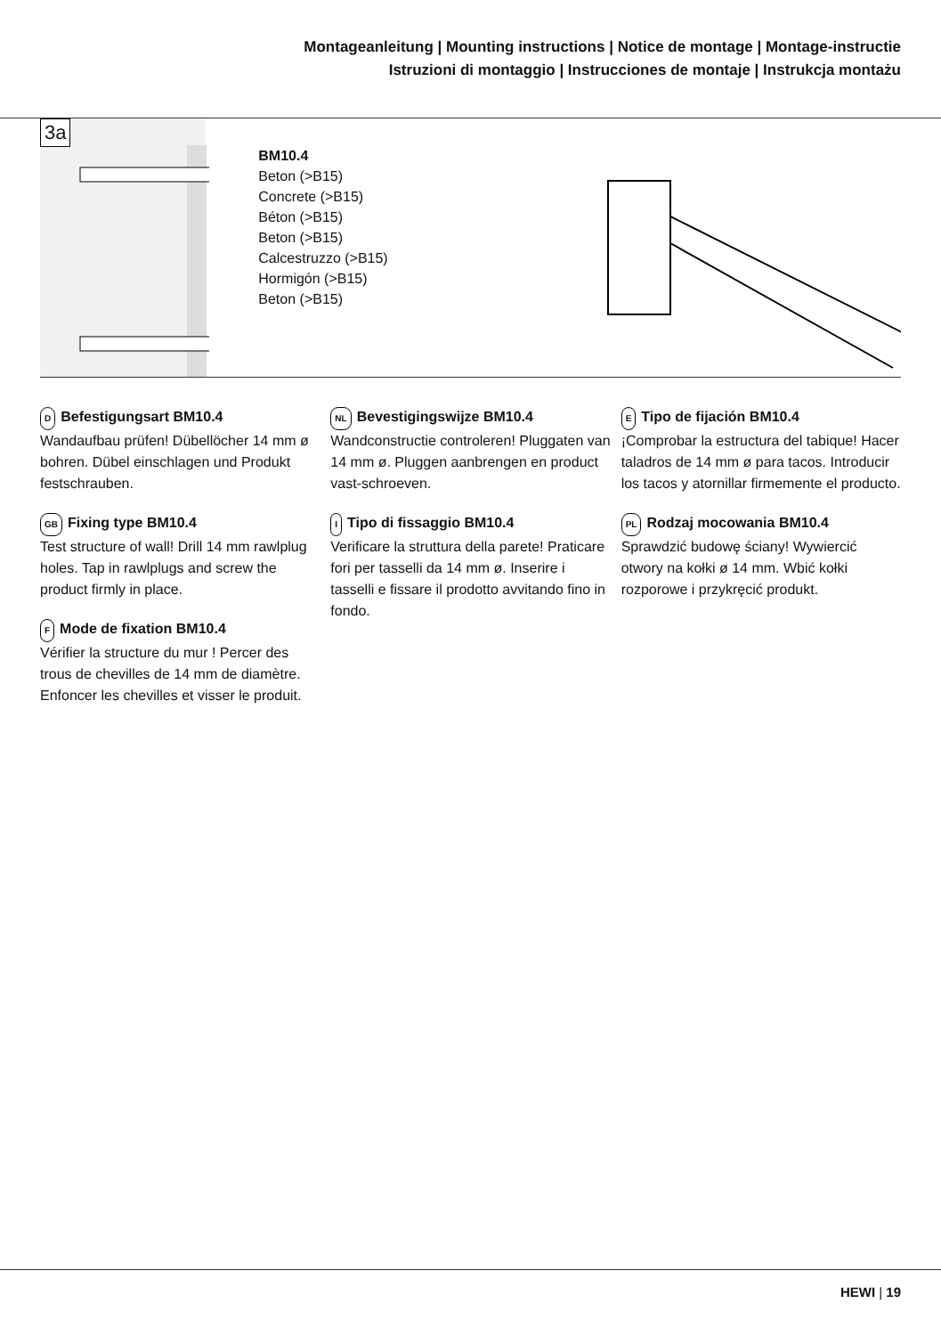Montageanleitung | Mounting instructions | Notice de montage | Montage-instructie
Istruzioni di montaggio | Instrucciones de montaje | Instrukcja montażu
3a
BM10.4
Beton (>B15)
Concrete (>B15)
Béton (>B15)
Beton (>B15)
Calcestruzzo (>B15)
Hormigón (>B15)
Beton (>B15)
D Befestigungsart BM10.4
Wandaufbau prüfen! Dübellöcher 14 mm ø bohren. Dübel einschlagen und Produkt festschrauben.
GB Fixing type BM10.4
Test structure of wall! Drill 14 mm rawlplug holes. Tap in rawlplugs and screw the product firmly in place.
F Mode de fixation BM10.4
Vérifier la structure du mur ! Percer des trous de chevilles de 14 mm de diamètre. Enfoncer les chevilles et visser le produit.
NL Bevestigingswijze BM10.4
Wandconstructie controleren! Pluggaten van 14 mm ø. Pluggen aanbrengen en product vast-schroeven.
I Tipo di fissaggio BM10.4
Verificare la struttura della parete! Praticare fori per tasselli da 14 mm ø. Inserire i tasselli e fissare il prodotto avvitando fino in fondo.
E Tipo de fijación BM10.4
¡Comprobar la estructura del tabique! Hacer taladros de 14 mm ø para tacos. Introducir los tacos y atornillar firmemente el producto.
PL Rodzaj mocowania BM10.4
Sprawdzić budowę ściany! Wywiercić otwory na kołki ø 14 mm. Wbić kołki rozporowe i przykręcić produkt.
HEWI | 19